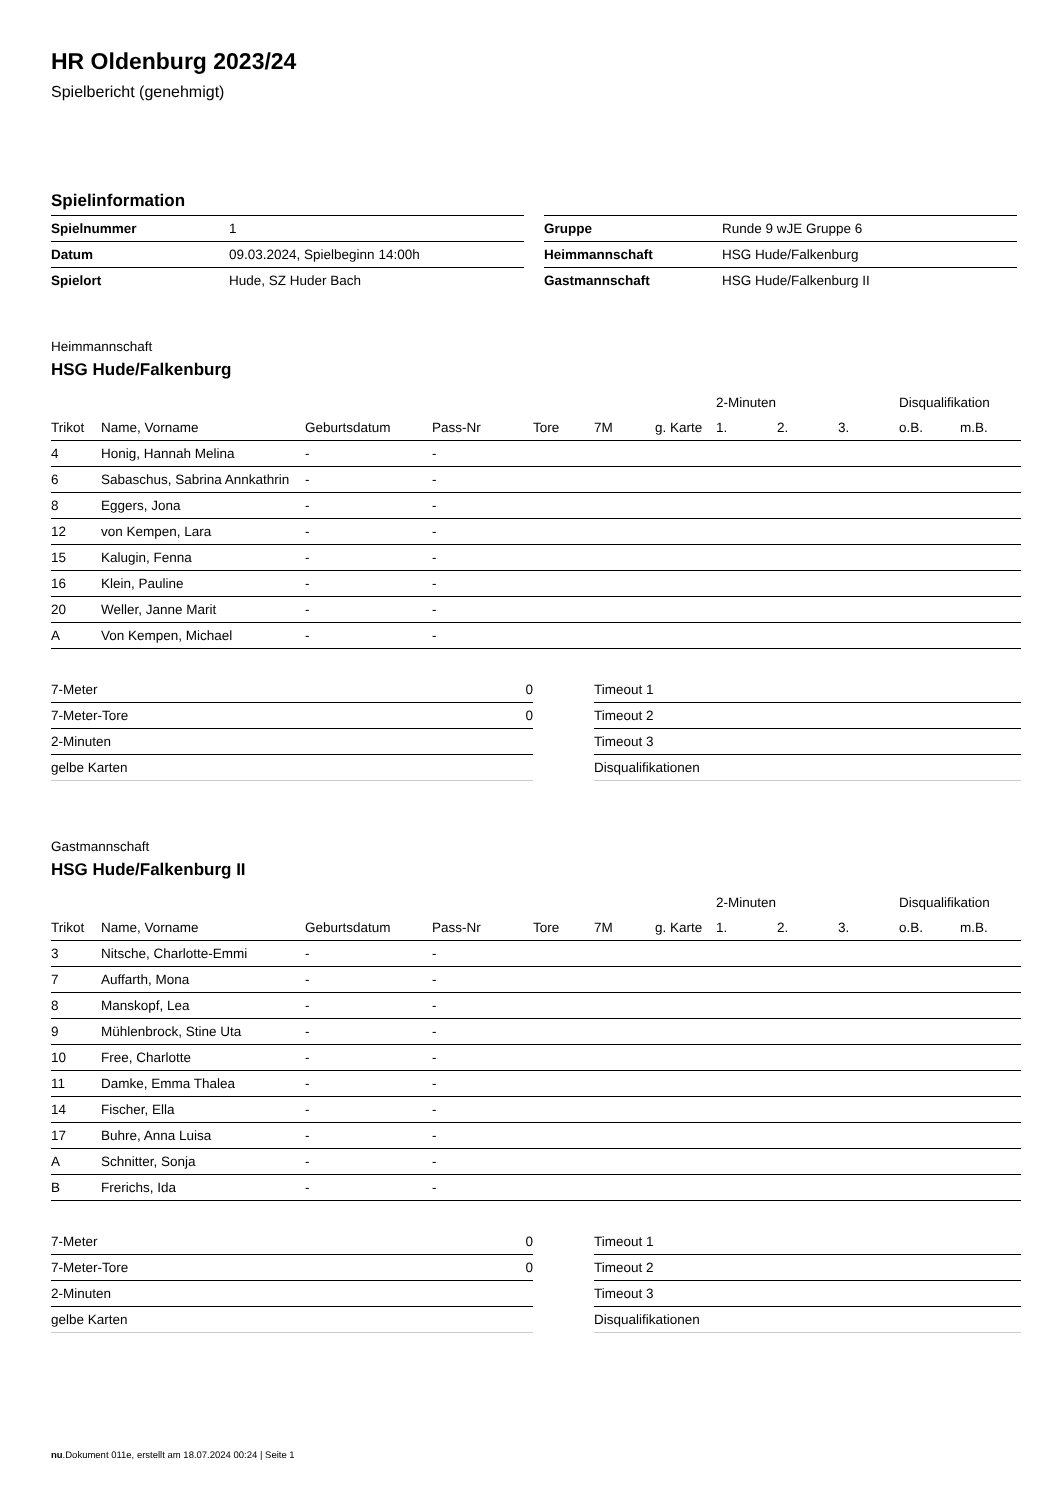HR Oldenburg 2023/24
Spielbericht (genehmigt)
Spielinformation
| Spielnummer | 1 |
| Datum | 09.03.2024, Spielbeginn 14:00h |
| Spielort | Hude, SZ Huder Bach |
| Gruppe | Runde 9 wJE Gruppe 6 |
| Heimmannschaft | HSG Hude/Falkenburg |
| Gastmannschaft | HSG Hude/Falkenburg II |
Heimmannschaft
HSG Hude/Falkenburg
| | | | | | | | 2-Minuten | | | Disqualifikation | |
| --- | --- | --- | --- | --- | --- | --- | --- | --- | --- | --- | --- |
| Trikot | Name, Vorname | Geburtsdatum | Pass-Nr | Tore | 7M | g. Karte | 1. | 2. | 3. | o.B. | m.B. |
| 4 | Honig, Hannah Melina | - | - | | | | | | | | |
| 6 | Sabaschus, Sabrina Annkathrin | - | - | | | | | | | | |
| 8 | Eggers, Jona | - | - | | | | | | | | |
| 12 | von Kempen, Lara | - | - | | | | | | | | |
| 15 | Kalugin, Fenna | - | - | | | | | | | | |
| 16 | Klein, Pauline | - | - | | | | | | | | |
| 20 | Weller, Janne Marit | - | - | | | | | | | | |
| A | Von Kempen, Michael | - | - | | | | | | | | |
| 7-Meter | 0 |
| 7-Meter-Tore | 0 |
| 2-Minuten | |
| gelbe Karten | |
| Timeout 1 |
| Timeout 2 |
| Timeout 3 |
| Disqualifikationen |
Gastmannschaft
HSG Hude/Falkenburg II
| | | | | | | | 2-Minuten | | | Disqualifikation | |
| --- | --- | --- | --- | --- | --- | --- | --- | --- | --- | --- | --- |
| Trikot | Name, Vorname | Geburtsdatum | Pass-Nr | Tore | 7M | g. Karte | 1. | 2. | 3. | o.B. | m.B. |
| 3 | Nitsche, Charlotte-Emmi | - | - | | | | | | | | |
| 7 | Auffarth, Mona | - | - | | | | | | | | |
| 8 | Manskopf, Lea | - | - | | | | | | | | |
| 9 | Mühlenbrock, Stine Uta | - | - | | | | | | | | |
| 10 | Free, Charlotte | - | - | | | | | | | | |
| 11 | Damke, Emma Thalea | - | - | | | | | | | | |
| 14 | Fischer, Ella | - | - | | | | | | | | |
| 17 | Buhre, Anna Luisa | - | - | | | | | | | | |
| A | Schnitter, Sonja | - | - | | | | | | | | |
| B | Frerichs, Ida | - | - | | | | | | | | |
| 7-Meter | 0 |
| 7-Meter-Tore | 0 |
| 2-Minuten | |
| gelbe Karten | |
| Timeout 1 |
| Timeout 2 |
| Timeout 3 |
| Disqualifikationen |
nu.Dokument 011e, erstellt am 18.07.2024 00:24 | Seite 1